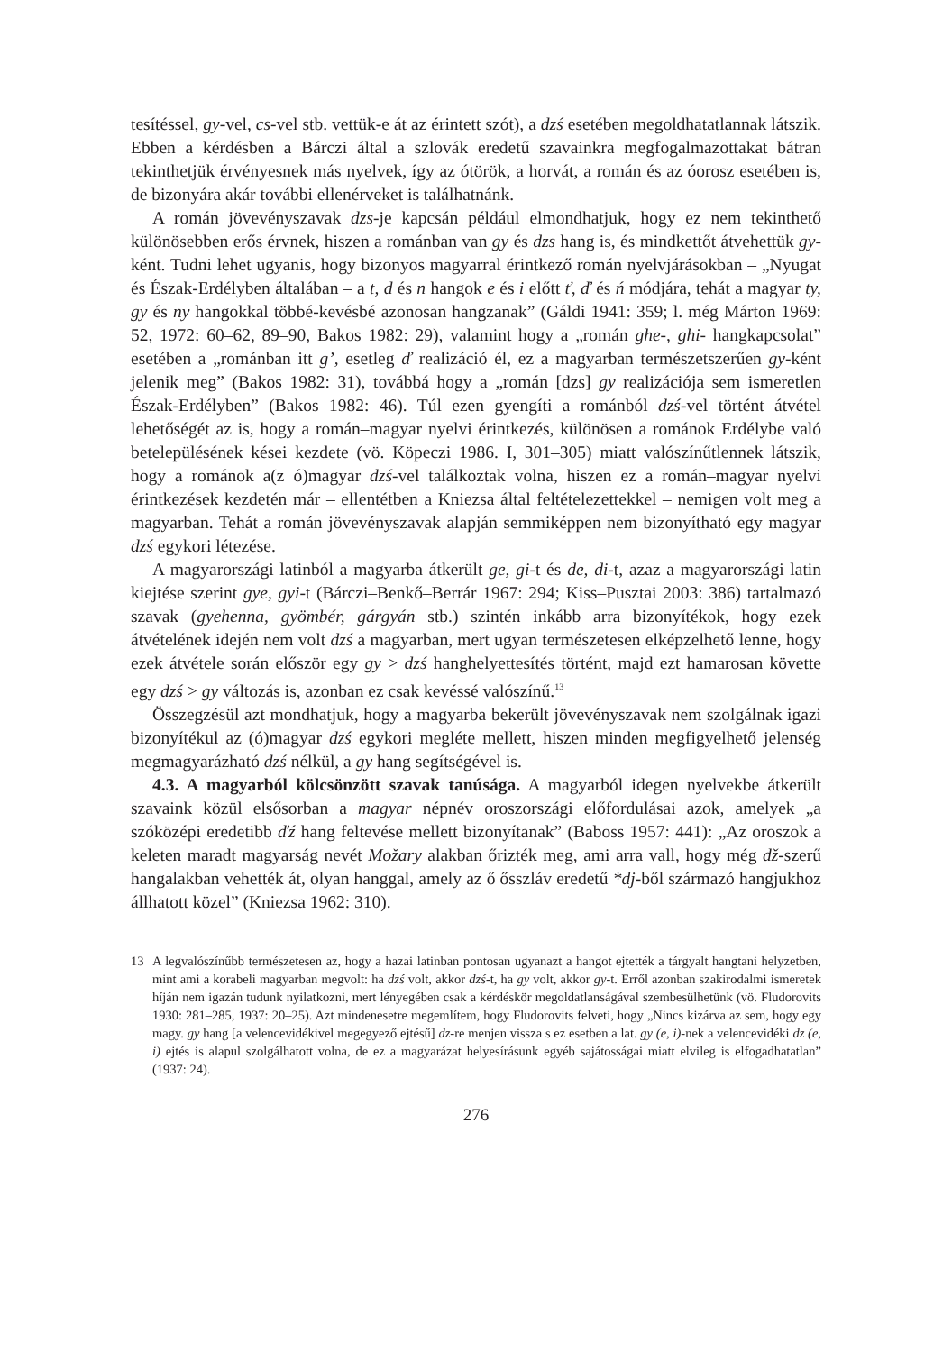tesítéssel, gy-vel, cs-vel stb. vettük-e át az érintett szót), a dzś esetében megoldhatatlannak látszik. Ebben a kérdésben a Bárczi által a szlovák eredetű szavainkra megfogalmazottakat bátran tekinthetjük érvényesnek más nyelvek, így az ótörök, a horvát, a román és az óorosz esetében is, de bizonyára akár további ellenérveket is találhatnánk.
A román jövevényszavak dzs-je kapcsán például elmondhatjuk, hogy ez nem tekinthető különösebben erős érvnek, hiszen a románban van gy és dzs hang is, és mindkettőt átvehettük gy-ként. Tudni lehet ugyanis, hogy bizonyos magyarral érintkező román nyelvjárásokban – „Nyugat és Észak-Erdélyben általában – a t, d és n hangok e és i előtt ť, ď és ń módjára, tehát a magyar ty, gy és ny hangokkal többé-kevésbé azonosan hangzanak” (Gáldi 1941: 359; l. még Márton 1969: 52, 1972: 60–62, 89–90, Bakos 1982: 29), valamint hogy a „román ghe-, ghi- hangkapcsolat” esetében a „románban itt g’, esetleg ď realizáció él, ez a magyarban természetszerűen gy-ként jelenik meg” (Bakos 1982: 31), továbbá hogy a „román [dzs] gy realizációja sem ismeretlen Észak-Erdélyben” (Bakos 1982: 46). Túl ezen gyengíti a románból dzś-vel történt átvétel lehetőségét az is, hogy a román–magyar nyelvi érintkezés, különösen a románok Erdélybe való betelepülésének kései kezdete (vö. Köpeczi 1986. I, 301–305) miatt valószínűtlennek látszik, hogy a románok a(z ó)magyar dzś-vel találkoztak volna, hiszen ez a román–magyar nyelvi érintkezések kezdetén már – ellentétben a Kniezsa által feltételezettekkel – nemigen volt meg a magyarban. Tehát a román jövevényszavak alapján semmiképpen nem bizonyítható egy magyar dzś egykori létezése.
A magyarországi latinból a magyarba átkerült ge, gi-t és de, di-t, azaz a magyarországi latin kiejtése szerint gye, gyi-t (Bárczi–Benkő–Berrár 1967: 294; Kiss–Pusztai 2003: 386) tartalmazó szavak (gyehenna, gyömbér, gárgyán stb.) szintén inkább arra bizonyítékok, hogy ezek átvételének idején nem volt dzś a magyarban, mert ugyan természetesen elképzelhető lenne, hogy ezek átvétele során először egy gy > dzś hanghelyettesítés történt, majd ezt hamarosan követte egy dzś > gy változás is, azonban ez csak kevéssé valószínű.<sup>13</sup>
Összegzésül azt mondhatjuk, hogy a magyarba bekerült jövevényszavak nem szolgálnak igazi bizonyítékul az (ó)magyar dzś egykori megléte mellett, hiszen minden megfigyelhető jelenség megmagyarázható dzś nélkül, a gy hang segítségével is.
4.3. A magyarból kölcsönzött szavak tanúsága. A magyarból idegen nyelvekbe átkerült szavaink közül elsősorban a magyar népnév oroszországi előfordulásai azok, amelyek „a szóközépi eredetibb ďź hang feltevése mellett bizonyítanak” (Baboss 1957: 441): „Az oroszok a keleten maradt magyarság nevét Možary alakban őrizték meg, ami arra vall, hogy még dž-szerű hangalakban vehették át, olyan hanggal, amely az ő ősszláv eredetű *dj-ből származó hangjukhoz állhatott közel” (Kniezsa 1962: 310).
13 A legvalószínűbb természetesen az, hogy a hazai latinban pontosan ugyanazt a hangot ejtették a tárgyalt hangtani helyzetben, mint ami a korabeli magyarban megvolt: ha dzś volt, akkor dzś-t, ha gy volt, akkor gy-t. Erről azonban szakirodalmi ismeretek híján nem igazán tudunk nyilatkozni, mert lényegében csak a kérdéskör megoldatlanságával szembesülhetünk (vö. Fludorovits 1930: 281–285, 1937: 20–25). Azt mindenesetre megemlítem, hogy Fludorovits felveti, hogy „Nincs kizárva az sem, hogy egy magy. gy hang [a velencevidékivel megegyező ejtésű] dz-re menjen vissza s ez esetben a lat. gy (e, i)-nek a velencevidéki dz (e, i) ejtés is alapul szolgálhatott volna, de ez a magyarázat helyesírásunk egyéb sajátosságai miatt elvileg is elfogadhatatlan” (1937: 24).
276